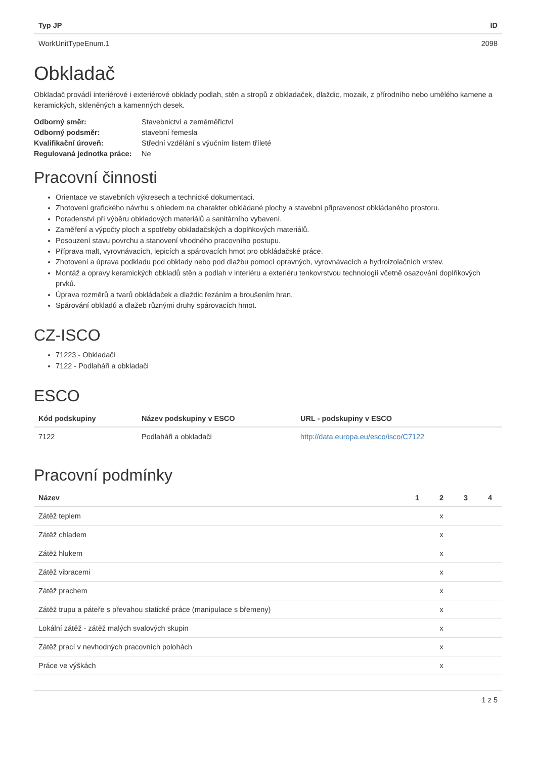| Typ JP | ID |
| --- | --- |
| WorkUnitTypeEnum.1 | 2098 |
Obkladač
Obkladač provádí interiérové i exteriérové obklady podlah, stěn a stropů z obkladaček, dlaždic, mozaik, z přírodního nebo umělého kamene a keramických, skleněných a kamenných desek.
| Odborný směr: | Stavebnictví a zeměměřictví |
| Odborný podsměr: | stavební řemesla |
| Kvalifikační úroveň: | Střední vzdělání s výučním listem tříleté |
| Regulovaná jednotka práce: | Ne |
Pracovní činnosti
Orientace ve stavebních výkresech a technické dokumentaci.
Zhotovení grafického návrhu s ohledem na charakter obkládané plochy a stavební připravenost obkládaného prostoru.
Poradenství při výběru obkladových materiálů a sanitárního vybavení.
Zaměření a výpočty ploch a spotřeby obkladačských a doplňkových materiálů.
Posouzení stavu povrchu a stanovení vhodného pracovního postupu.
Příprava malt, vyrovnávacích, lepicích a spárovacích hmot pro obkládačské práce.
Zhotovení a úprava podkladu pod obklady nebo pod dlažbu pomocí opravných, vyrovnávacích a hydroizolačních vrstev.
Montáž a opravy keramických obkladů stěn a podlah v interiéru a exteriéru tenkovrstvou technologií včetně osazování doplňkových prvků.
Úprava rozměrů a tvarů obkládaček a dlaždic řezáním a broušením hran.
Spárování obkladů a dlažeb různými druhy spárovacích hmot.
CZ-ISCO
71223 - Obkladači
7122 - Podlaháři a obkladači
ESCO
| Kód podskupiny | Název podskupiny v ESCO | URL - podskupiny v ESCO |
| --- | --- | --- |
| 7122 | Podlaháři a obkladači | http://data.europa.eu/esco/isco/C7122 |
Pracovní podmínky
| Název | 1 | 2 | 3 | 4 |
| --- | --- | --- | --- | --- |
| Zátěž teplem | | x | | |
| Zátěž chladem | | x | | |
| Zátěž hlukem | | x | | |
| Zátěž vibracemi | | x | | |
| Zátěž prachem | | x | | |
| Zátěž trupu a páteře s převahou statické práce (manipulace s břemeny) | | x | | |
| Lokální zátěž - zátěž malých svalových skupin | | x | | |
| Zátěž prací v nevhodných pracovních polohách | | x | | |
| Práce ve výškách | | x | | |
1 z 5